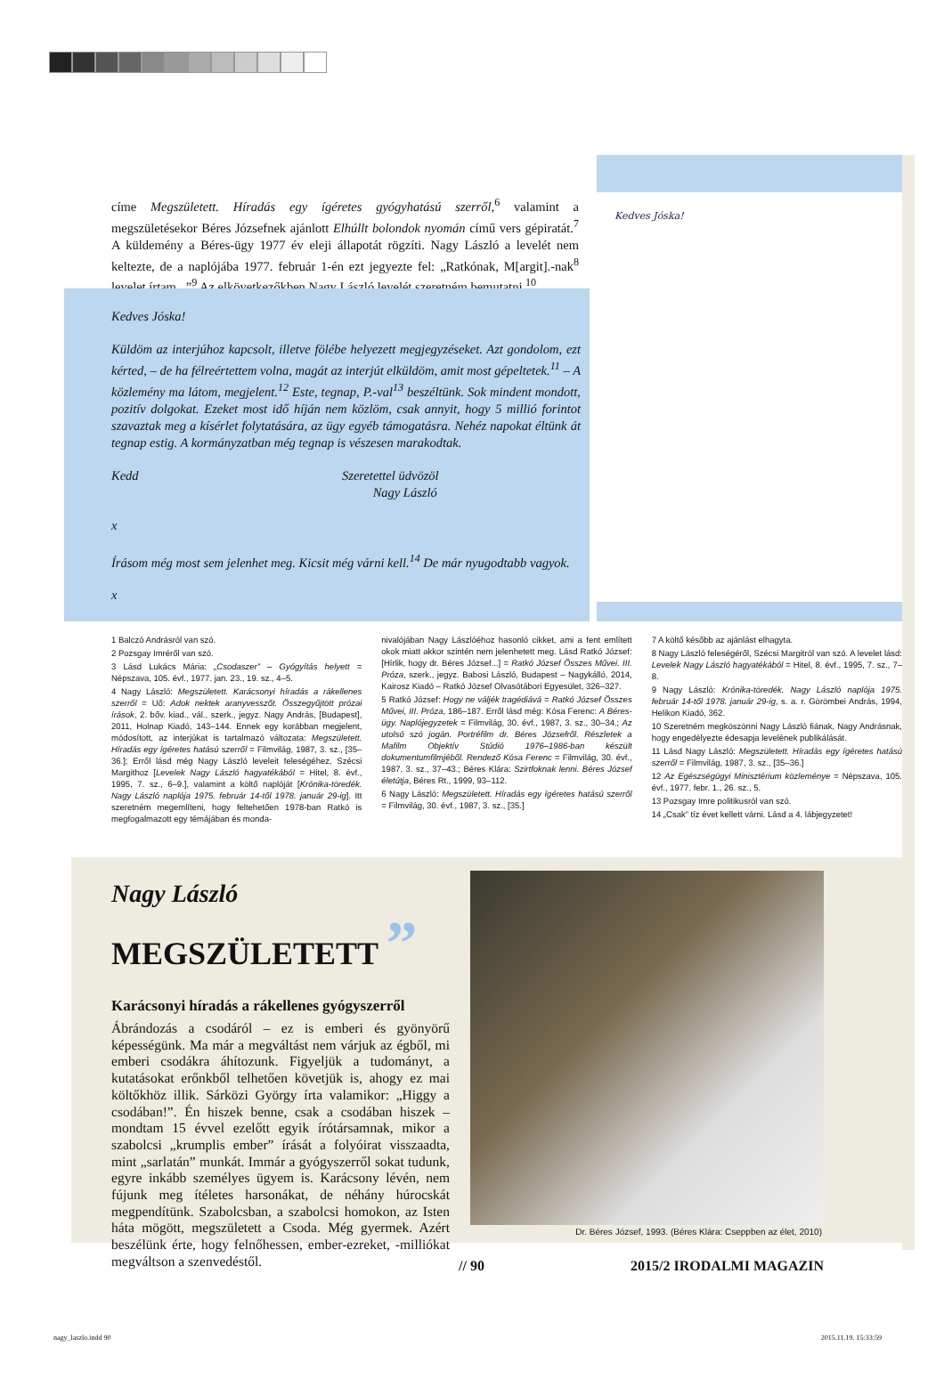címe Megszületett. Híradás egy ígéretes gyógyhatású szerről,<sup>6</sup> valamint a megszületésekor Béres Józsefnek ajánlott Elhúllt bolondok nyomán című vers gépiratát.<sup>7</sup> A küldemény a Béres-ügy 1977 év eleji állapotát rögzíti. Nagy László a levelét nem keltezte, de a naplójába 1977. február 1-én ezt jegyezte fel: „Ratkónak, M[argit].-nak<sup>8</sup> levelet írtam...”<sup>9</sup> Az elkövetkezőkben Nagy László levelét szeretném bemutatni.<sup>10</sup>
Kedves Jóska!
Küldöm az interjúhoz kapcsolt, illetve fölébe helyezett megjegyzéseket. Azt gondolom, ezt kérted, – de ha félreértettem volna, magát az interjút elküldöm, amit most gépeltetek.<sup>11</sup> – A közlemény ma látom, megjelent.<sup>12</sup> Este, tegnap, P.-val<sup>13</sup> beszéltünk. Sok mindent mondott, pozitív dolgokat. Ezeket most idő híján nem közlöm, csak annyit, hogy 5 millió forintot szavaztak meg a kísérlet folytatására, az ügy egyéb támogatásra. Nehéz napokat éltünk át tegnap estig. A kormányzatban még tegnap is vészesen marakodtak.
Kedd Szeretettel üdvözöl
Nagy László
x
Írásom még most sem jelenhet meg. Kicsit még várni kell.<sup>14</sup> De már nyugodtabb vagyok.
x
Kedves Jóska!
1 Balczó Andrásról van szó.
2 Pozsgay Imréről van szó.
3 Lásd Lukács Mária: „Csodaszer” – Gyógyítás helyett = Népszava, 105. évf., 1977. jan. 23., 19. sz., 4–5.
4 Nagy László: Megszületett. Karácsonyi híradás a rákellenes szerről = Uő: Adok nektek aranyvesszőt. Összegyűjtött prózai írások, 2. bőv. kiad., vál., szerk., jegyz. Nagy András, [Budapest], 2011, Holnap Kiadó, 143–144. Ennek egy korábban megjelent, módosított, az interjúkat is tartalmazó változata: Megszületett. Híradás egy ígéretes hatású szerről = Filmvilág, 1987, 3. sz., [35–36.]; Erről lásd még Nagy László leveleit feleségéhez, Szécsi Margithoz [Levelek Nagy László hagyatékából = Hitel, 8. évf., 1995, 7. sz., 6–9.], valamint a költő naplóját [Krónika-töredék. Nagy László naplója 1975. február 14-től 1978. január 29-ig]. Itt szeretném megemlíteni, hogy feltehetően 1978-ban Ratkó is megfogalmazott egy témájában és monda-
nivalójában Nagy Lászlóéhoz hasonló cikket, ami a fent említett okok miatt akkor szintén nem jelenhetett meg. Lásd Ratkó József: [Hírlik, hogy dr. Béres József...] = Ratkó József Összes Művei. III. Próza, szerk., jegyz. Babosi László, Budapest – Nagykálló, 2014, Kairosz Kiadó – Ratkó József Olvasótábori Egyesület, 326–327.
5 Ratkó József: Hogy ne váljék tragédiává = Ratkó József Összes Művei, III. Próza, 186–187. Erről lásd még: Kósa Ferenc: A Béres-ügy. Naplójegyzetek = Filmvilág, 30. évf., 1987, 3. sz., 30–34.; Az utolsó szó jogán. Portréfilm dr. Béres Józsefről. Részletek a Mafilm Objektív Stúdió 1976–1986-ban készült dokumentumfilmjéből. Rendező Kósa Ferenc = Filmvilág, 30. évf., 1987, 3. sz., 37–43.; Béres Klára: Szirtfoknak lenni. Béres József életútja, Béres Rt., 1999, 93–112.
6 Nagy László: Megszületett. Híradás egy ígéretes hatású szerről = Filmvilág, 30. évf., 1987, 3. sz., [35.]
7 A költő később az ajánlást elhagyta.
8 Nagy László feleségéről, Szécsi Margitról van szó. A levelet lásd: Levelek Nagy László hagyatékából = Hitel, 8. évf., 1995, 7. sz., 7–8.
9 Nagy László: Krónika-töredék. Nagy László naplója 1975. február 14-től 1978. január 29-ig, s. a. r. Görömbei András, 1994, Helikon Kiadó, 362.
10 Szeretném megköszönni Nagy László fiának, Nagy Andrásnak, hogy engedélyezte édesapja levelének publikálását.
11 Lásd Nagy László: Megszületett. Híradás egy ígéretes hatású szerről = Filmvilág, 1987, 3. sz., [35–36.]
12 Az Egészségügyi Minisztérium közleménye = Népszava, 105. évf., 1977. febr. 1., 26. sz., 5.
13 Pozsgay Imre politikusról van szó.
14 „Csak” tíz évet kellett várni. Lásd a 4. lábjegyzetet!
Nagy László
MEGSZÜLETETT ”
Karácsonyi híradás a rákellenes gyógyszerről
Ábrándozás a csodáról – ez is emberi és gyönyörű képességünk. Ma már a megváltást nem várjuk az égből, mi emberi csodákra áhítozunk. Figyeljük a tudományt, a kutatásokat erőnkből telhetően követjük is, ahogy ez mai költőkhöz illik. Sárközi György írta valamikor: „Higgy a csodában!”. Én hiszek benne, csak a csodában hiszek – mondtam 15 évvel ezelőtt egyik írótársamnak, mikor a szabolcsi „krumplis ember” írását a folyóirat visszaadta, mint „sarlatán” munkát. Immár a gyógyszerről sokat tudunk, egyre inkább személyes ügyem is. Karácsony lévén, nem fújunk meg ítéletes harsonákat, de néhány húrocskát megpendítünk. Szabolcsban, a szabolcsi homokon, az Isten háta mögött, megszületett a Csoda. Még gyermek. Azért beszélünk érte, hogy felnőhessen, ember-ezreket, -milliókat megváltson a szenvedéstől.
Dr. Béres József, 1993. (Béres Klára: Cseppben az élet, 2010)
// 90 2015/2 IRODALMI MAGAZIN
nagy_laszlo.indd 90 2015.11.19. 15:33:59